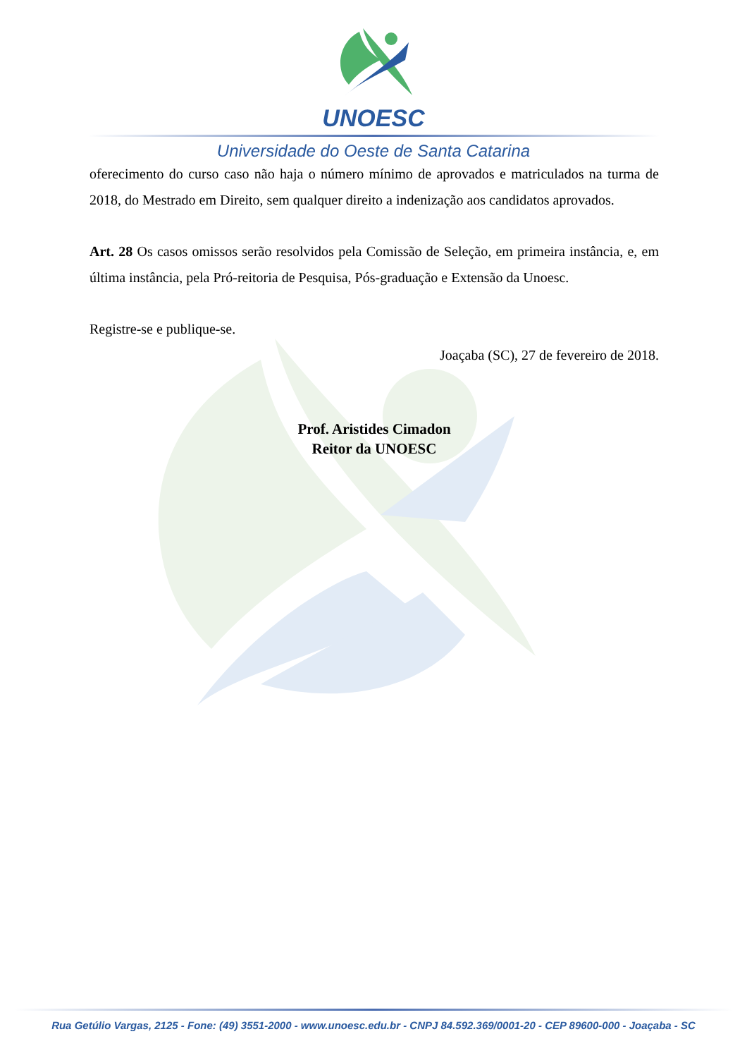UNOESC
Universidade do Oeste de Santa Catarina
oferecimento do curso caso não haja o número mínimo de aprovados e matriculados na turma de 2018, do Mestrado em Direito, sem qualquer direito a indenização aos candidatos aprovados.
Art. 28 Os casos omissos serão resolvidos pela Comissão de Seleção, em primeira instância, e, em última instância, pela Pró-reitoria de Pesquisa, Pós-graduação e Extensão da Unoesc.
Registre-se e publique-se.
Joaçaba (SC), 27 de fevereiro de 2018.
Prof. Aristides Cimadon
Reitor da UNOESC
Rua Getúlio Vargas, 2125 - Fone: (49) 3551-2000 - www.unoesc.edu.br - CNPJ 84.592.369/0001-20 - CEP 89600-000 - Joaçaba - SC